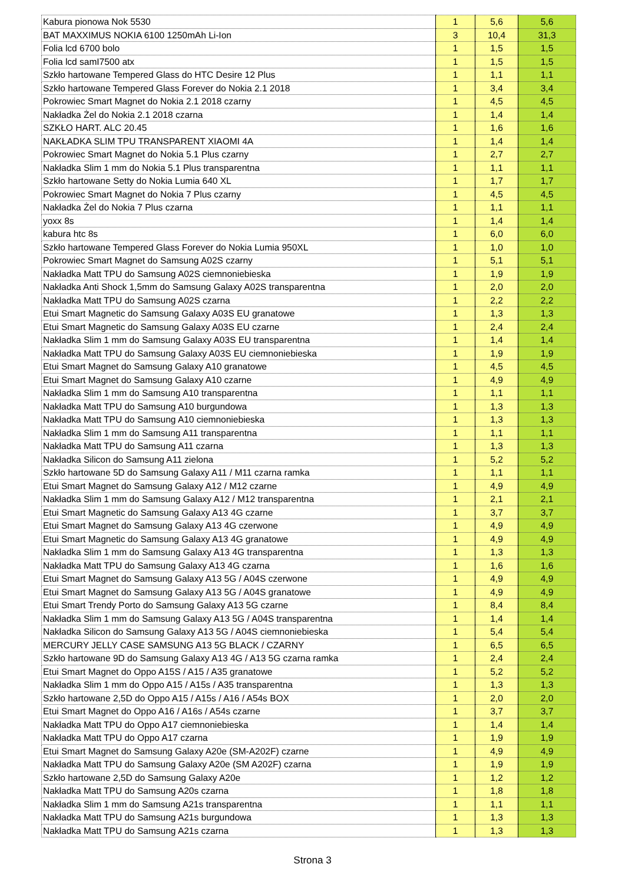| Kabura pionowa Nok 5530 | 1 | 5,6 | 5,6 |
| BAT MAXXIMUS NOKIA 6100 1250mAh Li-Ion | 3 | 10,4 | 31,3 |
| Folia lcd 6700 bolo | 1 | 1,5 | 1,5 |
| Folia lcd samI7500 atx | 1 | 1,5 | 1,5 |
| Szkło hartowane Tempered Glass do HTC Desire 12 Plus | 1 | 1,1 | 1,1 |
| Szkło hartowane Tempered Glass Forever do Nokia 2.1 2018 | 1 | 3,4 | 3,4 |
| Pokrowiec Smart Magnet do Nokia 2.1 2018 czarny | 1 | 4,5 | 4,5 |
| Nakładka Żel do Nokia 2.1 2018 czarna | 1 | 1,4 | 1,4 |
| SZKŁO HART. ALC 20.45 | 1 | 1,6 | 1,6 |
| NAKŁADKA SLIM TPU TRANSPARENT XIAOMI 4A | 1 | 1,4 | 1,4 |
| Pokrowiec Smart Magnet do Nokia 5.1 Plus czarny | 1 | 2,7 | 2,7 |
| Nakładka Slim 1 mm do Nokia 5.1 Plus transparentna | 1 | 1,1 | 1,1 |
| Szkło hartowane Setty do Nokia Lumia 640 XL | 1 | 1,7 | 1,7 |
| Pokrowiec Smart Magnet do Nokia 7 Plus czarny | 1 | 4,5 | 4,5 |
| Nakładka Żel do Nokia 7 Plus czarna | 1 | 1,1 | 1,1 |
| yoxx 8s | 1 | 1,4 | 1,4 |
| kabura htc 8s | 1 | 6,0 | 6,0 |
| Szkło hartowane Tempered Glass Forever do Nokia Lumia 950XL | 1 | 1,0 | 1,0 |
| Pokrowiec Smart Magnet do Samsung A02S czarny | 1 | 5,1 | 5,1 |
| Nakładka Matt TPU do Samsung A02S ciemnoniebieska | 1 | 1,9 | 1,9 |
| Nakładka Anti Shock 1,5mm do Samsung Galaxy A02S transparentna | 1 | 2,0 | 2,0 |
| Nakładka Matt TPU do Samsung A02S czarna | 1 | 2,2 | 2,2 |
| Etui Smart Magnetic do Samsung Galaxy A03S EU granatowe | 1 | 1,3 | 1,3 |
| Etui Smart Magnetic do Samsung Galaxy A03S EU czarne | 1 | 2,4 | 2,4 |
| Nakładka Slim 1 mm do Samsung Galaxy A03S EU transparentna | 1 | 1,4 | 1,4 |
| Nakładka Matt TPU do Samsung Galaxy A03S EU ciemnoniebieska | 1 | 1,9 | 1,9 |
| Etui Smart Magnet do Samsung Galaxy A10 granatowe | 1 | 4,5 | 4,5 |
| Etui Smart Magnet do Samsung Galaxy A10 czarne | 1 | 4,9 | 4,9 |
| Nakładka Slim 1 mm do Samsung A10 transparentna | 1 | 1,1 | 1,1 |
| Nakładka Matt TPU do Samsung A10 burgundowa | 1 | 1,3 | 1,3 |
| Nakładka Matt TPU do Samsung A10 ciemnoniebieska | 1 | 1,3 | 1,3 |
| Nakładka Slim 1 mm do Samsung A11 transparentna | 1 | 1,1 | 1,1 |
| Nakładka Matt TPU do Samsung A11 czarna | 1 | 1,3 | 1,3 |
| Nakładka Silicon do Samsung A11 zielona | 1 | 5,2 | 5,2 |
| Szkło hartowane 5D do Samsung Galaxy A11 / M11 czarna ramka | 1 | 1,1 | 1,1 |
| Etui Smart Magnet do Samsung Galaxy A12 / M12 czarne | 1 | 4,9 | 4,9 |
| Nakładka Slim 1 mm do Samsung Galaxy A12 / M12 transparentna | 1 | 2,1 | 2,1 |
| Etui Smart Magnetic do Samsung Galaxy A13 4G czarne | 1 | 3,7 | 3,7 |
| Etui Smart Magnet do Samsung Galaxy A13 4G czerwone | 1 | 4,9 | 4,9 |
| Etui Smart Magnetic do Samsung Galaxy A13 4G granatowe | 1 | 4,9 | 4,9 |
| Nakładka Slim 1 mm do Samsung Galaxy A13 4G transparentna | 1 | 1,3 | 1,3 |
| Nakładka Matt TPU do Samsung Galaxy A13 4G czarna | 1 | 1,6 | 1,6 |
| Etui Smart Magnet do Samsung Galaxy A13 5G / A04S czerwone | 1 | 4,9 | 4,9 |
| Etui Smart Magnet do Samsung Galaxy A13 5G / A04S granatowe | 1 | 4,9 | 4,9 |
| Etui Smart Trendy Porto do Samsung Galaxy A13 5G czarne | 1 | 8,4 | 8,4 |
| Nakładka Slim 1 mm do Samsung Galaxy A13 5G / A04S transparentna | 1 | 1,4 | 1,4 |
| Nakładka Silicon do Samsung Galaxy A13 5G / A04S ciemnoniebieska | 1 | 5,4 | 5,4 |
| MERCURY JELLY CASE SAMSUNG A13 5G BLACK / CZARNY | 1 | 6,5 | 6,5 |
| Szkło hartowane 9D do Samsung Galaxy A13 4G / A13 5G czarna ramka | 1 | 2,4 | 2,4 |
| Etui Smart Magnet do Oppo A15S / A15 / A35 granatowe | 1 | 5,2 | 5,2 |
| Nakładka Slim 1 mm do Oppo A15 / A15s / A35 transparentna | 1 | 1,3 | 1,3 |
| Szkło hartowane 2,5D do Oppo A15 / A15s / A16 / A54s BOX | 1 | 2,0 | 2,0 |
| Etui Smart Magnet do Oppo A16 / A16s / A54s czarne | 1 | 3,7 | 3,7 |
| Nakładka Matt TPU do Oppo A17 ciemnoniebieska | 1 | 1,4 | 1,4 |
| Nakładka Matt TPU do Oppo A17 czarna | 1 | 1,9 | 1,9 |
| Etui Smart Magnet do Samsung Galaxy A20e (SM-A202F) czarne | 1 | 4,9 | 4,9 |
| Nakładka Matt TPU do Samsung Galaxy A20e (SM A202F) czarna | 1 | 1,9 | 1,9 |
| Szkło hartowane 2,5D do Samsung Galaxy A20e | 1 | 1,2 | 1,2 |
| Nakładka Matt TPU do Samsung A20s czarna | 1 | 1,8 | 1,8 |
| Nakładka Slim 1 mm do Samsung A21s transparentna | 1 | 1,1 | 1,1 |
| Nakładka Matt TPU do Samsung A21s burgundowa | 1 | 1,3 | 1,3 |
| Nakładka Matt TPU do Samsung A21s czarna | 1 | 1,3 | 1,3 |
Strona 3